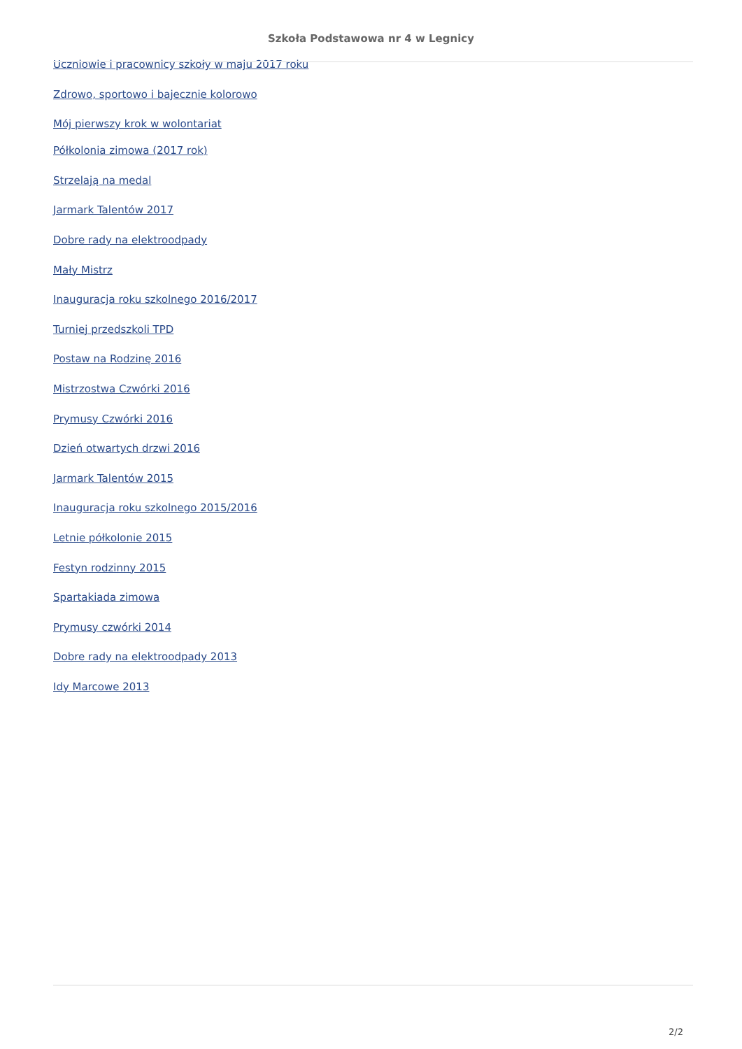Szkoła Podstawowa nr 4 w Legnicy
Uczniowie i pracownicy szkoły w maju 2017 roku
Zdrowo, sportowo i bajecznie kolorowo
Mój pierwszy krok w wolontariat
Półkolonia zimowa (2017 rok)
Strzelają na medal
Jarmark Talentów 2017
Dobre rady na elektroodpady
Mały Mistrz
Inauguracja roku szkolnego 2016/2017
Turniej przedszkoli TPD
Postaw na Rodzinę 2016
Mistrzostwa Czwórki 2016
Prymusy Czwórki 2016
Dzień otwartych drzwi 2016
Jarmark Talentów 2015
Inauguracja roku szkolnego 2015/2016
Letnie półkolonie 2015
Festyn rodzinny 2015
Spartakiada zimowa
Prymusy czwórki 2014
Dobre rady na elektroodpady 2013
Idy Marcowe 2013
2/2